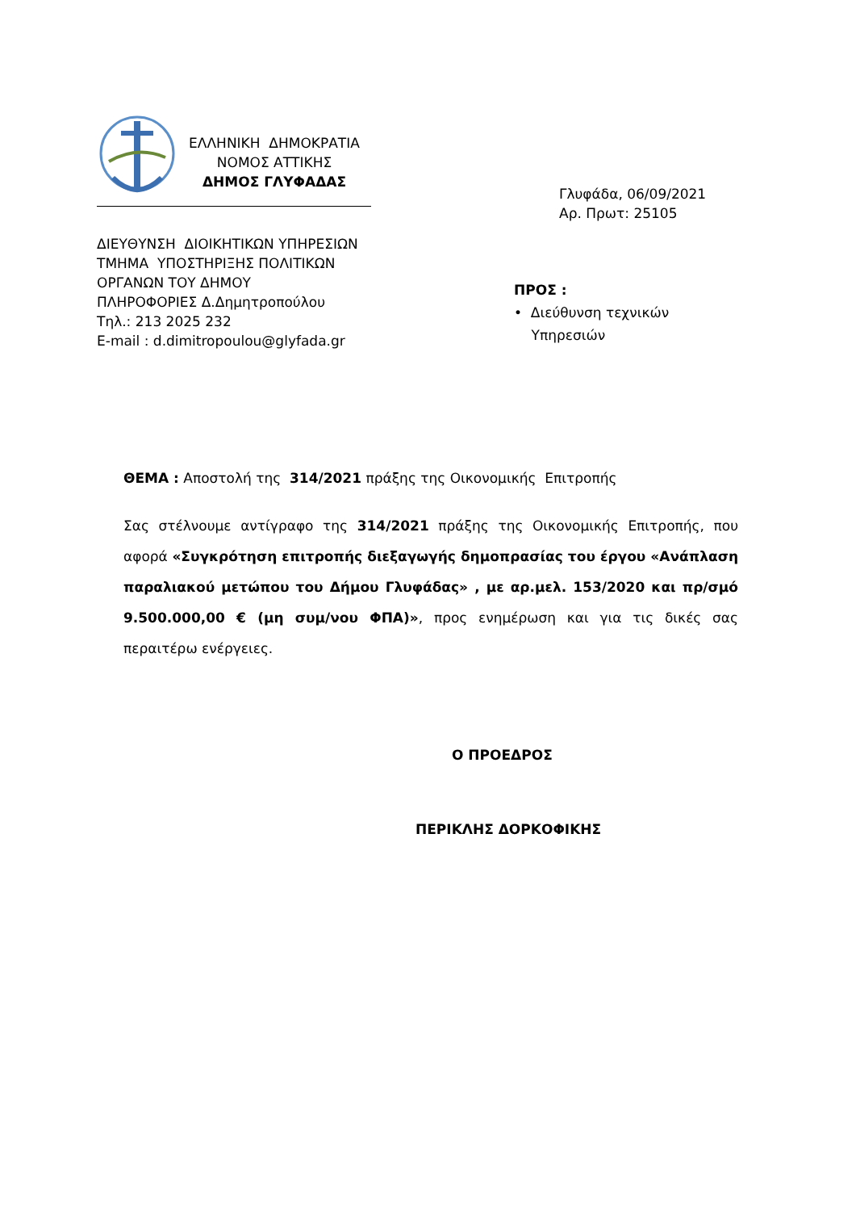ΕΛΛΗΝΙΚΗ ΔΗΜΟΚΡΑΤΙΑ
ΝΟΜΟΣ ΑΤΤΙΚΗΣ
ΔΗΜΟΣ ΓΛΥΦΑΔΑΣ
Γλυφάδα, 06/09/2021
Αρ. Πρωτ: 25105
ΔΙΕΥΘΥΝΣΗ ΔΙΟΙΚΗΤΙΚΩΝ ΥΠΗΡΕΣΙΩΝ
ΤΜΗΜΑ ΥΠΟΣΤΗΡΙΞΗΣ ΠΟΛΙΤΙΚΩΝ
ΟΡΓΑΝΩΝ ΤΟΥ ΔΗΜΟΥ
ΠΛΗΡΟΦΟΡΙΕΣ Δ.Δημητροπούλου
Τηλ.: 213 2025 232
E-mail : d.dimitropoulou@glyfada.gr
ΠΡΟΣ :
• Διεύθυνση τεχνικών
Υπηρεσιών
ΘΕΜΑ : Αποστολή της 314/2021 πράξης της Οικονομικής Επιτροπής
Σας στέλνουμε αντίγραφο της 314/2021 πράξης της Οικονομικής Επιτροπής, που αφορά «Συγκρότηση επιτροπής διεξαγωγής δημοπρασίας του έργου «Ανάπλαση παραλιακού μετώπου του Δήμου Γλυφάδας» , με αρ.μελ. 153/2020 και πρ/σμό 9.500.000,00 € (μη συμ/νου ΦΠΑ)», προς ενημέρωση και για τις δικές σας περαιτέρω ενέργειες.
Ο ΠΡΟΕΔΡΟΣ
ΠΕΡΙΚΛΗΣ ΔΟΡΚΟΦΙΚΗΣ